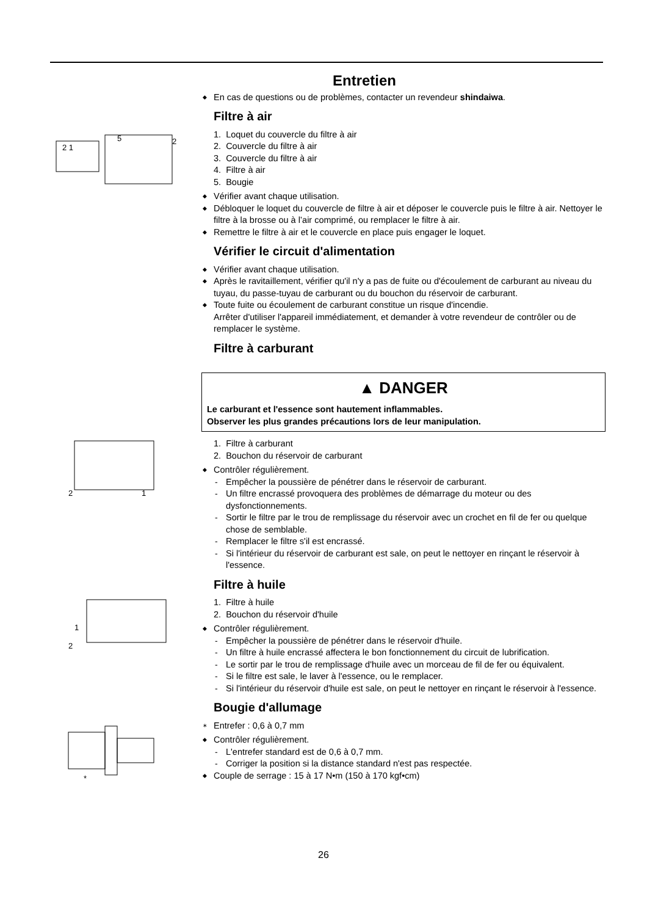Entretien
◆ En cas de questions ou de problèmes, contacter un revendeur shindaiwa.
Filtre à air
2 1
5
2
1. Loquet du couvercle du filtre à air
2. Couvercle du filtre à air
3. Couvercle du filtre à air
4. Filtre à air
5. Bougie
◆ Vérifier avant chaque utilisation.
◆ Débloquer le loquet du couvercle de filtre à air et déposer le couvercle puis le filtre à air. Nettoyer le filtre à la brosse ou à l’air comprimé, ou remplacer le filtre à air.
◆ Remettre le filtre à air et le couvercle en place puis engager le loquet.
Vérifier le circuit d'alimentation
◆ Vérifier avant chaque utilisation.
◆ Après le ravitaillement, vérifier qu'il n'y a pas de fuite ou d'écoulement de carburant au niveau du tuyau, du passe-tuyau de carburant ou du bouchon du réservoir de carburant.
◆ Toute fuite ou écoulement de carburant constitue un risque d'incendie.
Arrêter d'utiliser l'appareil immédiatement, et demander à votre revendeur de contrôler ou de remplacer le système.
Filtre à carburant
▲ DANGER
Le carburant et l'essence sont hautement inflammables.
Observer les plus grandes précautions lors de leur manipulation.
2
1
1. Filtre à carburant
2. Bouchon du réservoir de carburant
◆ Contrôler régulièrement.
- Empêcher la poussière de pénétrer dans le réservoir de carburant.
- Un filtre encrassé provoquera des problèmes de démarrage du moteur ou des dysfonctionnements.
- Sortir le filtre par le trou de remplissage du réservoir avec un crochet en fil de fer ou quelque chose de semblable.
- Remplacer le filtre s'il est encrassé.
- Si l'intérieur du réservoir de carburant est sale, on peut le nettoyer en rinçant le réservoir à l'essence.
Filtre à huile
1
2
1. Filtre à huile
2. Bouchon du réservoir d'huile
◆ Contrôler régulièrement.
- Empêcher la poussière de pénétrer dans le réservoir d'huile.
- Un filtre à huile encrassé affectera le bon fonctionnement du circuit de lubrification.
- Le sortir par le trou de remplissage d'huile avec un morceau de fil de fer ou équivalent.
- Si le filtre est sale, le laver à l'essence, ou le remplacer.
- Si l'intérieur du réservoir d'huile est sale, on peut le nettoyer en rinçant le réservoir à l'essence.
Bougie d'allumage
*
∗ Entrefer : 0,6 à 0,7 mm
◆ Contrôler régulièrement.
- L'entrefer standard est de 0,6 à 0,7 mm.
- Corriger la position si la distance standard n'est pas respectée.
◆ Couple de serrage : 15 à 17 N•m (150 à 170 kgf•cm)
26